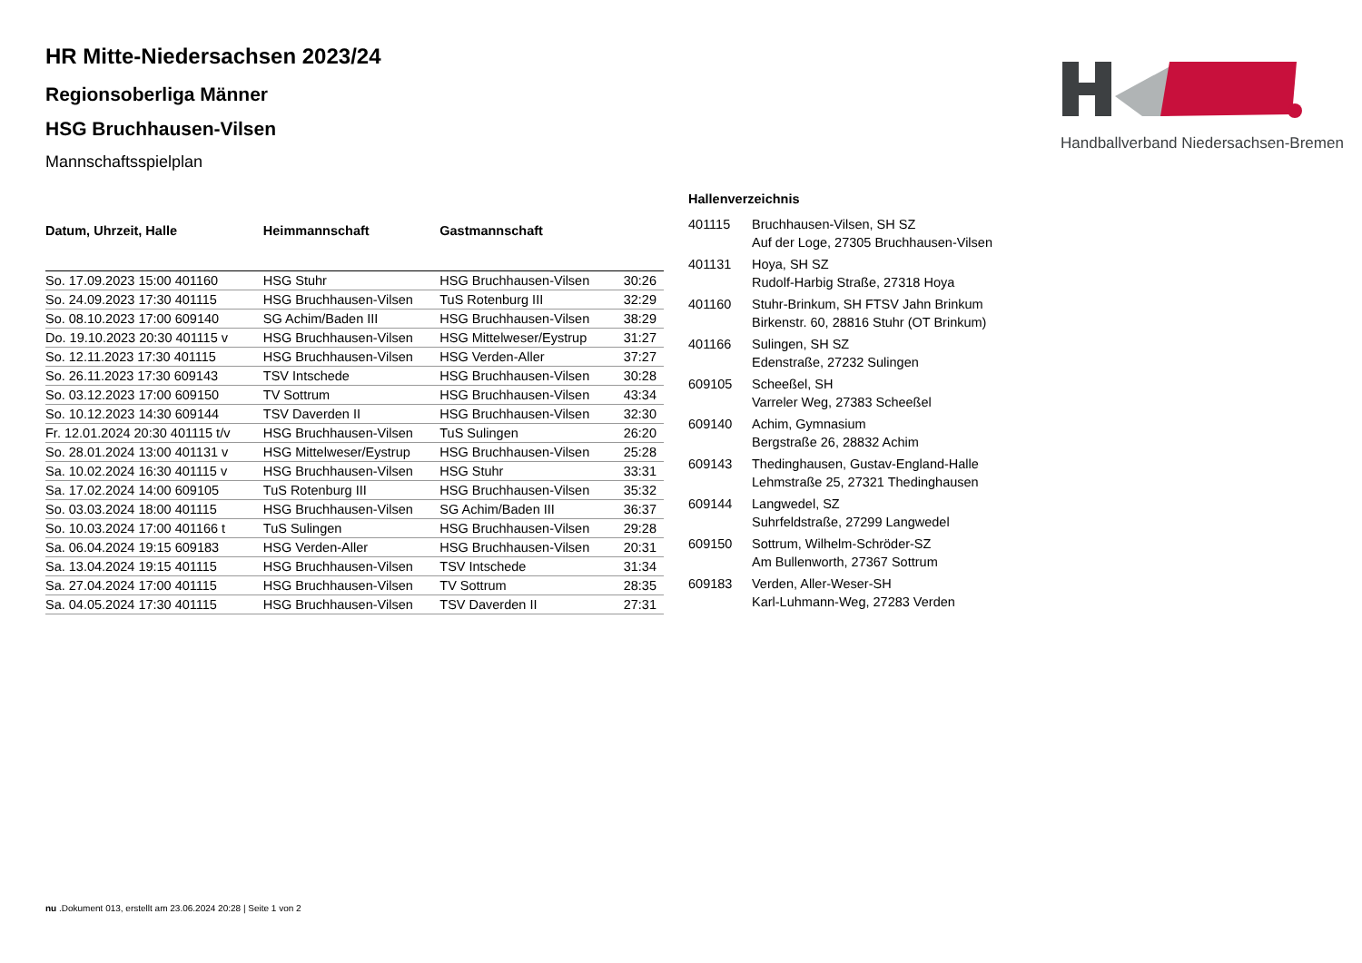Handballverband Niedersachsen-Bremen
HR Mitte-Niedersachsen 2023/24
Regionsoberliga Männer
HSG Bruchhausen-Vilsen
Mannschaftsspielplan
| Datum, Uhrzeit, Halle | Heimmannschaft | Gastmannschaft | |
| --- | --- | --- | --- |
| So. 17.09.2023 15:00 401160 | HSG Stuhr | HSG Bruchhausen-Vilsen | 30:26 |
| So. 24.09.2023 17:30 401115 | HSG Bruchhausen-Vilsen | TuS Rotenburg III | 32:29 |
| So. 08.10.2023 17:00 609140 | SG Achim/Baden III | HSG Bruchhausen-Vilsen | 38:29 |
| Do. 19.10.2023 20:30 401115 v | HSG Bruchhausen-Vilsen | HSG Mittelweser/Eystrup | 31:27 |
| So. 12.11.2023 17:30 401115 | HSG Bruchhausen-Vilsen | HSG Verden-Aller | 37:27 |
| So. 26.11.2023 17:30 609143 | TSV Intschede | HSG Bruchhausen-Vilsen | 30:28 |
| So. 03.12.2023 17:00 609150 | TV Sottrum | HSG Bruchhausen-Vilsen | 43:34 |
| So. 10.12.2023 14:30 609144 | TSV Daverden II | HSG Bruchhausen-Vilsen | 32:30 |
| Fr. 12.01.2024 20:30 401115 t/v | HSG Bruchhausen-Vilsen | TuS Sulingen | 26:20 |
| So. 28.01.2024 13:00 401131 v | HSG Mittelweser/Eystrup | HSG Bruchhausen-Vilsen | 25:28 |
| Sa. 10.02.2024 16:30 401115 v | HSG Bruchhausen-Vilsen | HSG Stuhr | 33:31 |
| Sa. 17.02.2024 14:00 609105 | TuS Rotenburg III | HSG Bruchhausen-Vilsen | 35:32 |
| So. 03.03.2024 18:00 401115 | HSG Bruchhausen-Vilsen | SG Achim/Baden III | 36:37 |
| So. 10.03.2024 17:00 401166 t | TuS Sulingen | HSG Bruchhausen-Vilsen | 29:28 |
| Sa. 06.04.2024 19:15 609183 | HSG Verden-Aller | HSG Bruchhausen-Vilsen | 20:31 |
| Sa. 13.04.2024 19:15 401115 | HSG Bruchhausen-Vilsen | TSV Intschede | 31:34 |
| Sa. 27.04.2024 17:00 401115 | HSG Bruchhausen-Vilsen | TV Sottrum | 28:35 |
| Sa. 04.05.2024 17:30 401115 | HSG Bruchhausen-Vilsen | TSV Daverden II | 27:31 |
Hallenverzeichnis
| 401115 | Bruchhausen-Vilsen, SH SZ Auf der Loge, 27305 Bruchhausen-Vilsen |
| 401131 | Hoya, SH SZ Rudolf-Harbig Straße, 27318 Hoya |
| 401160 | Stuhr-Brinkum, SH FTSV Jahn Brinkum Birkenstr. 60, 28816 Stuhr (OT Brinkum) |
| 401166 | Sulingen, SH SZ Edenstraße, 27232 Sulingen |
| 609105 | Scheeßel, SH Varreler Weg, 27383 Scheeßel |
| 609140 | Achim, Gymnasium Bergstraße 26, 28832 Achim |
| 609143 | Thedinghausen, Gustav-England-Halle Lehmstraße 25, 27321 Thedinghausen |
| 609144 | Langwedel, SZ Suhrfeldstraße, 27299 Langwedel |
| 609150 | Sottrum, Wilhelm-Schröder-SZ Am Bullenworth, 27367 Sottrum |
| 609183 | Verden, Aller-Weser-SH Karl-Luhmann-Weg, 27283 Verden |
nu .Dokument 013, erstellt am 23.06.2024 20:28 | Seite 1 von 2